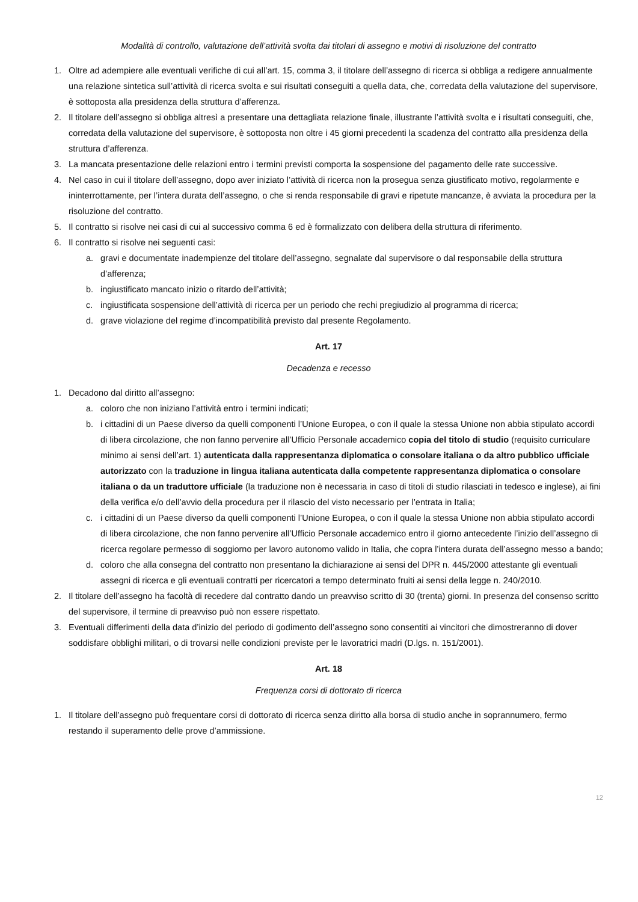Modalità di controllo, valutazione dell’attività svolta dai titolari di assegno e motivi di risoluzione del contratto
1. Oltre ad adempiere alle eventuali verifiche di cui all’art. 15, comma 3, il titolare dell’assegno di ricerca si obbliga a redigere annualmente una relazione sintetica sull’attività di ricerca svolta e sui risultati conseguiti a quella data, che, corredata della valutazione del supervisore, è sottoposta alla presidenza della struttura d’afferenza.
2. Il titolare dell’assegno si obbliga altresì a presentare una dettagliata relazione finale, illustrante l’attività svolta e i risultati conseguiti, che, corredata della valutazione del supervisore, è sottoposta non oltre i 45 giorni precedenti la scadenza del contratto alla presidenza della struttura d’afferenza.
3. La mancata presentazione delle relazioni entro i termini previsti comporta la sospensione del pagamento delle rate successive.
4. Nel caso in cui il titolare dell’assegno, dopo aver iniziato l’attività di ricerca non la prosegua senza giustificato motivo, regolarmente e ininterrottamente, per l’intera durata dell’assegno, o che si renda responsabile di gravi e ripetute mancanze, è avviata la procedura per la risoluzione del contratto.
5. Il contratto si risolve nei casi di cui al successivo comma 6 ed è formalizzato con delibera della struttura di riferimento.
6. Il contratto si risolve nei seguenti casi:
a. gravi e documentate inadempienze del titolare dell’assegno, segnalate dal supervisore o dal responsabile della struttura d’afferenza;
b. ingiustificato mancato inizio o ritardo dell’attività;
c. ingiustificata sospensione dell’attività di ricerca per un periodo che rechi pregiudizio al programma di ricerca;
d. grave violazione del regime d’incompatibilità previsto dal presente Regolamento.
Art. 17
Decadenza e recesso
1. Decadono dal diritto all’assegno:
a. coloro che non iniziano l’attività entro i termini indicati;
b. i cittadini di un Paese diverso da quelli componenti l’Unione Europea, o con il quale la stessa Unione non abbia stipulato accordi di libera circolazione, che non fanno pervenire all’Ufficio Personale accademico copia del titolo di studio (requisito curriculare minimo ai sensi dell’art. 1) autenticata dalla rappresentanza diplomatica o consolare italiana o da altro pubblico ufficiale autorizzato con la traduzione in lingua italiana autenticata dalla competente rappresentanza diplomatica o consolare italiana o da un traduttore ufficiale (la traduzione non è necessaria in caso di titoli di studio rilasciati in tedesco e inglese), ai fini della verifica e/o dell’avvio della procedura per il rilascio del visto necessario per l’entrata in Italia;
c. i cittadini di un Paese diverso da quelli componenti l’Unione Europea, o con il quale la stessa Unione non abbia stipulato accordi di libera circolazione, che non fanno pervenire all’Ufficio Personale accademico entro il giorno antecedente l’inizio dell’assegno di ricerca regolare permesso di soggiorno per lavoro autonomo valido in Italia, che copra l’intera durata dell’assegno messo a bando;
d. coloro che alla consegna del contratto non presentano la dichiarazione ai sensi del DPR n. 445/2000 attestante gli eventuali assegni di ricerca e gli eventuali contratti per ricercatori a tempo determinato fruiti ai sensi della legge n. 240/2010.
2. Il titolare dell’assegno ha facoltà di recedere dal contratto dando un preavviso scritto di 30 (trenta) giorni. In presenza del consenso scritto del supervisore, il termine di preavviso può non essere rispettato.
3. Eventuali differimenti della data d’inizio del periodo di godimento dell’assegno sono consentiti ai vincitori che dimostreranno di dover soddisfare obblighi militari, o di trovarsi nelle condizioni previste per le lavoratrici madri (D.lgs. n. 151/2001).
Art. 18
Frequenza corsi di dottorato di ricerca
1. Il titolare dell’assegno può frequentare corsi di dottorato di ricerca senza diritto alla borsa di studio anche in soprannumero, fermo restando il superamento delle prove d’ammissione.
12